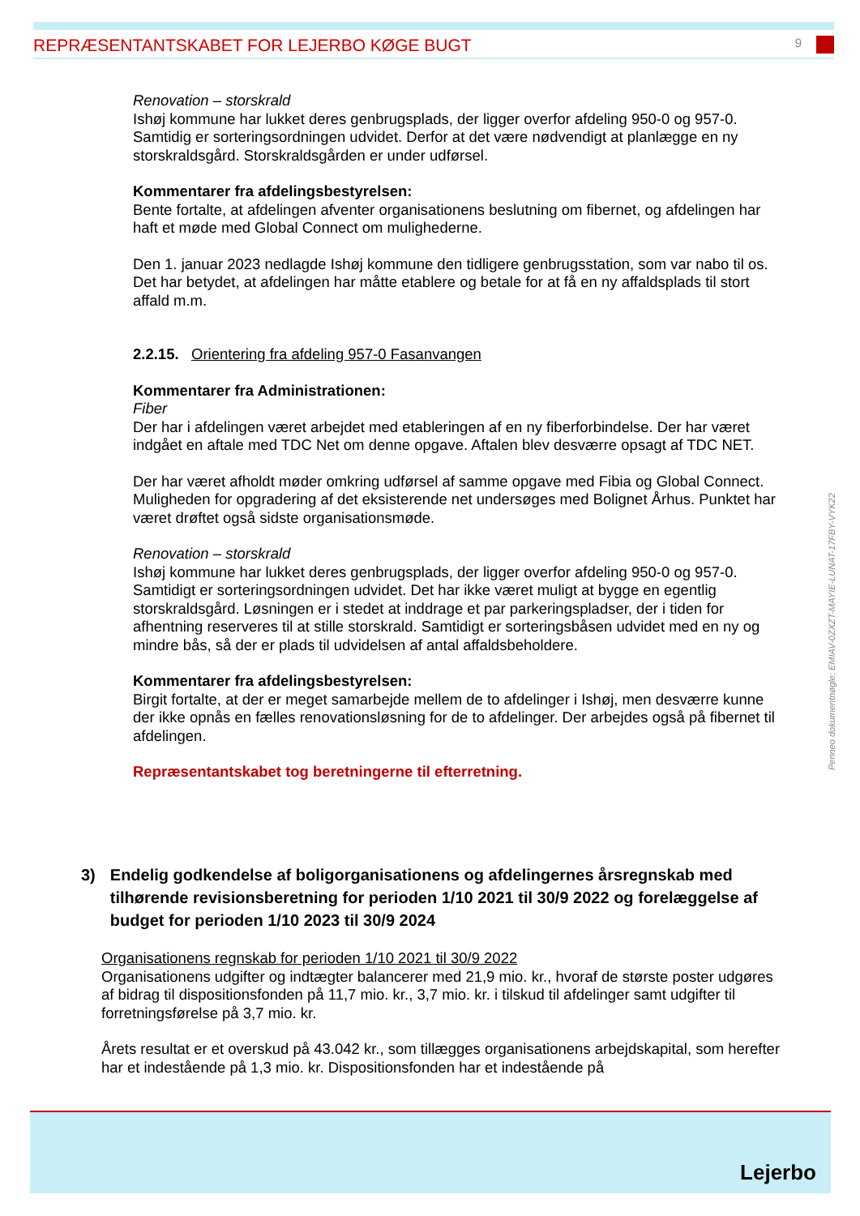REPRÆSENTANTSKABET FOR LEJERBO KØGE BUGT
9
Renovation – storskrald
Ishøj kommune har lukket deres genbrugsplads, der ligger overfor afdeling 950-0 og 957-0. Samtidig er sorteringsordningen udvidet. Derfor at det være nødvendigt at planlægge en ny storskraldsgård. Storskraldsgården er under udførsel.
Kommentarer fra afdelingsbestyrelsen:
Bente fortalte, at afdelingen afventer organisationens beslutning om fibernet, og afdelingen har haft et møde med Global Connect om mulighederne.
Den 1. januar 2023 nedlagde Ishøj kommune den tidligere genbrugsstation, som var nabo til os. Det har betydet, at afdelingen har måtte etablere og betale for at få en ny affaldsplads til stort affald m.m.
2.2.15. Orientering fra afdeling 957-0 Fasanvangen
Kommentarer fra Administrationen:
Fiber
Der har i afdelingen været arbejdet med etableringen af en ny fiberforbindelse. Der har været indgået en aftale med TDC Net om denne opgave. Aftalen blev desværre opsagt af TDC NET.
Der har været afholdt møder omkring udførsel af samme opgave med Fibia og Global Connect.
Muligheden for opgradering af det eksisterende net undersøges med Bolignet Århus. Punktet har været drøftet også sidste organisationsmøde.
Renovation – storskrald
Ishøj kommune har lukket deres genbrugsplads, der ligger overfor afdeling 950-0 og 957-0. Samtidigt er sorteringsordningen udvidet. Det har ikke været muligt at bygge en egentlig storskraldsgård. Løsningen er i stedet at inddrage et par parkeringspladser, der i tiden for afhentning reserveres til at stille storskrald. Samtidigt er sorteringsbåsen udvidet med en ny og mindre bås, så der er plads til udvidelsen af antal affaldsbeholdere.
Kommentarer fra afdelingsbestyrelsen:
Birgit fortalte, at der er meget samarbejde mellem de to afdelinger i Ishøj, men desværre kunne der ikke opnås en fælles renovationsløsning for de to afdelinger. Der arbejdes også på fibernet til afdelingen.
Repræsentantskabet tog beretningerne til efterretning.
3) Endelig godkendelse af boligorganisationens og afdelingernes årsregnskab med tilhørende revisionsberetning for perioden 1/10 2021 til 30/9 2022 og forelæggelse af budget for perioden 1/10 2023 til 30/9 2024
Organisationens regnskab for perioden 1/10 2021 til 30/9 2022
Organisationens udgifter og indtægter balancerer med 21,9 mio. kr., hvoraf de største poster udgøres af bidrag til dispositionsfonden på 11,7 mio. kr., 3,7 mio. kr. i tilskud til afdelinger samt udgifter til forretningsførelse på 3,7 mio. kr.
Årets resultat er et overskud på 43.042 kr., som tillægges organisationens arbejdskapital, som herefter har et indestående på 1,3 mio. kr. Dispositionsfonden har et indestående på
Penneo dokumentnøgle: EMIAV-0ZXZT-MAYIE-LUNAT-17FBY-VYK22
Lejerbo